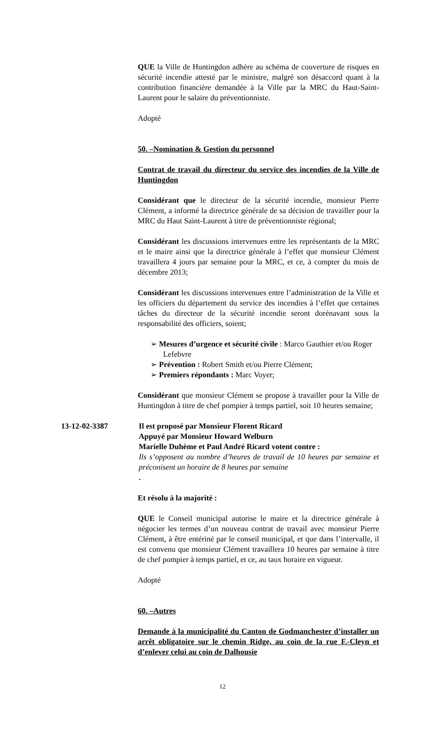QUE la Ville de Huntingdon adhère au schéma de couverture de risques en sécurité incendie attesté par le ministre, malgré son désaccord quant à la contribution financière demandée à la Ville par la MRC du Haut-Saint-Laurent pour le salaire du préventionniste.
Adopté
50. –Nomination & Gestion du personnel
Contrat de travail du directeur du service des incendies de la Ville de Huntingdon
Considérant que le directeur de la sécurité incendie, monsieur Pierre Clément, a informé la directrice générale de sa décision de travailler pour la MRC du Haut Saint-Laurent à titre de préventionniste régional;
Considérant les discussions intervenues entre les représentants de la MRC et le maire ainsi que la directrice générale à l’effet que monsieur Clément travaillera 4 jours par semaine pour la MRC, et ce, à compter du mois de décembre 2013;
Considérant les discussions intervenues entre l’administration de la Ville et les officiers du département du service des incendies à l’effet que certaines tâches du directeur de la sécurité incendie seront dorénavant sous la responsabilité des officiers, soient;
➢ Mesures d’urgence et sécurité civile : Marco Gauthier et/ou Roger Lefebvre
➢ Prévention : Robert Smith et/ou Pierre Clément;
➢ Premiers répondants : Marc Voyer;
Considérant que monsieur Clément se propose à travailler pour la Ville de Huntingdon à titre de chef pompier à temps partiel, soit 10 heures semaine;
13-12-02-3387 Il est proposé par Monsieur Florent Ricard
Appuyé par Monsieur Howard Welburn
Marielle Duhème et Paul André Ricard votent contre :
Ils s’opposent au nombre d’heures de travail de 10 heures par semaine et préconisent un horaire de 8 heures par semaine.
Et résolu à la majorité :
QUE le Conseil municipal autorise le maire et la directrice générale à négocier les termes d’un nouveau contrat de travail avec monsieur Pierre Clément, à être entériné par le conseil municipal, et que dans l’intervalle, il est convenu que monsieur Clément travaillera 10 heures par semaine à titre de chef pompier à temps partiel, et ce, au taux horaire en vigueur.
Adopté
60. –Autres
Demande à la municipalité du Canton de Godmanchester d’installer un arrêt obligatoire sur le chemin Ridge, au coin de la rue F.-Cleyn et d’enlever celui au coin de Dalhousie
12